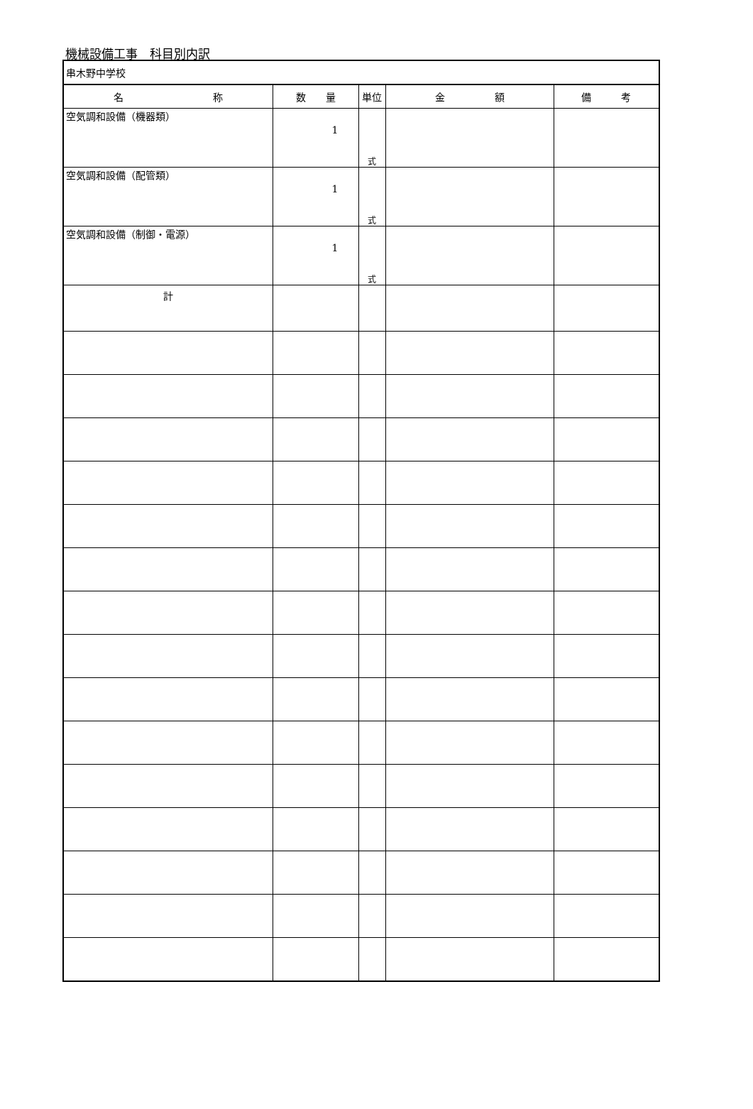機械設備工事　科目別内訳
| 串木野中学校 | | | | |
| 名 称 | 数 量 | 単位 | 金 額 | 備 考 |
| 空気調和設備（機器類） | 1 | 式 | | |
| 空気調和設備（配管類） | 1 | 式 | | |
| 空気調和設備（制御・電源） | 1 | 式 | | |
| 計 | | | | |